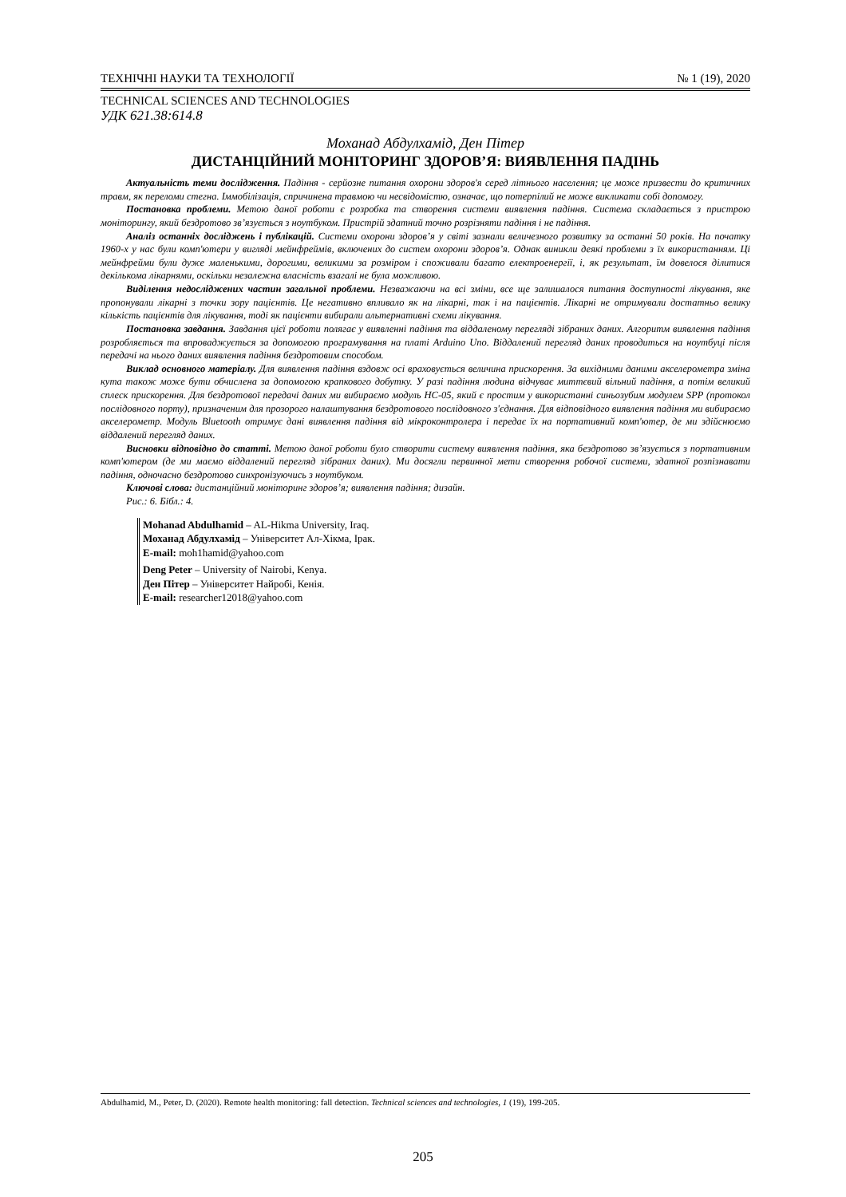ТЕХНІЧНІ НАУКИ ТА ТЕХНОЛОГІЇ № 1 (19), 2020
TECHNICAL SCIENCES AND TECHNOLOGIES
УДК 621.38:614.8
Моханад Абдулхамід, Ден Пітер
ДИСТАНЦІЙНИЙ МОНІТОРИНГ ЗДОРОВ’Я: ВИЯВЛЕННЯ ПАДІНЬ
Актуальність теми дослідження. Падіння - серйозне питання охорони здоров'я серед літнього населення; це може призвести до критичних травм, як переломи стегна. Іммобілізація, спричинена травмою чи несвідомістю, означає, що потерпілий не може викликати собі допомогу.
Постановка проблеми. Метою даної роботи є розробка та створення системи виявлення падіння. Система складається з пристрою моніторингу, який бездротово зв’язується з ноутбуком. Пристрій здатний точно розрізняти падіння і не падіння.
Аналіз останніх досліджень і публікацій. Системи охорони здоров’я у світі зазнали величезного розвитку за останні 50 років. На початку 1960-х у нас були комп'ютери у вигляді мейнфреймів, включених до систем охорони здоров’я. Однак виникли деякі проблеми з їх використанням. Ці мейнфрейми були дуже маленькими, дорогими, великими за розміром і споживали багато електроенергії, і, як результат, їм довелося ділитися декількома лікарнями, оскільки незалежна власність взагалі не була можливою.
Виділення недосліджених частин загальної проблеми. Незважаючи на всі зміни, все ще залишалося питання доступності лікування, яке пропонували лікарні з точки зору пацієнтів. Це негативно впливало як на лікарні, так і на пацієнтів. Лікарні не отримували достатньо велику кількість пацієнтів для лікування, тоді як пацієнти вибирали альтернативні схеми лікування.
Постановка завдання. Завдання цієї роботи полягає у виявленні падіння та віддаленому перегляді зібраних даних. Алгоритм виявлення падіння розробляється та впроваджується за допомогою програмування на платі Arduino Uno. Віддалений перегляд даних проводиться на ноутбуці після передачі на нього даних виявлення падіння бездротовим способом.
Виклад основного матеріалу. Для виявлення падіння вздовж осі враховується величина прискорення. За вихідними даними акселерометра зміна кута також може бути обчислена за допомогою крапкового добутку. У разі падіння людина відчуває миттєвий вільний падіння, а потім великий сплеск прискорення. Для бездротової передачі даних ми вибираємо модуль HC-05, який є простим у використанні синьозубим модулем SPP (протокол послідовного порту), призначеним для прозорого налаштування бездротового послідовного з'єднання. Для відповідного виявлення падіння ми вибираємо акселерометр. Модуль Bluetooth отримує дані виявлення падіння від мікроконтролера і передає їх на портативний комп'ютер, де ми здійснюємо віддалений перегляд даних.
Висновки відповідно до статті. Метою даної роботи було створити систему виявлення падіння, яка бездротово зв’язується з портативним комп'ютером (де ми маємо віддалений перегляд зібраних даних). Ми досягли первинної мети створення робочої системи, здатної розпізнавати падіння, одночасно бездротово синхронізуючись з ноутбуком.
Ключові слова: дистанційний моніторинг здоров’я; виявлення падіння; дизайн.
Рис.: 6. Бібл.: 4.
Mohanad Abdulhamid – AL-Hikma University, Iraq.
Моханад Абдулхамід – Університет Ал-Хікма, Ірак.
E-mail: moh1hamid@yahoo.com
Deng Peter – University of Nairobi, Kenya.
Ден Пітер – Університет Найробі, Кенія.
E-mail: researcher12018@yahoo.com
Abdulhamid, M., Peter, D. (2020). Remote health monitoring: fall detection. Technical sciences and technologies, 1 (19), 199-205.
205